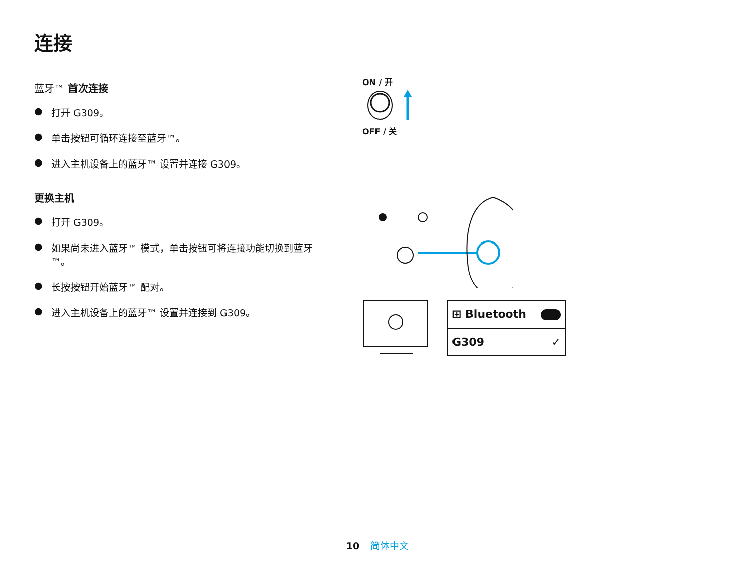连接
蓝牙™ 首次连接
● 打开 G309。
● 单击按钮可循环连接至蓝牙™。
● 进入主机设备上的蓝牙™ 设置并连接 G309。
更换主机
● 打开 G309。
● 如果尚未进入蓝牙™ 模式，单击按钮可将连接功能切换到蓝牙™。
● 长按按钮开始蓝牙™ 配对。
● 进入主机设备上的蓝牙™ 设置并连接到 G309。
ON / 开
OFF / 关
⊞ Bluetooth
G309 ✓
10 简体中文